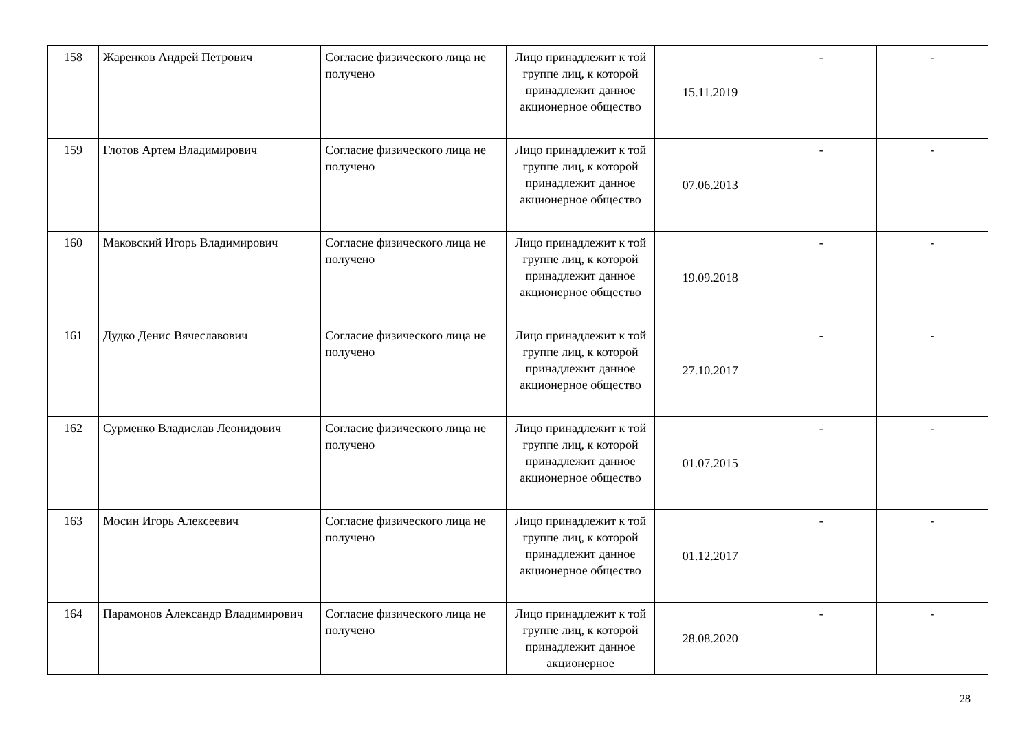| 158 | Жаренков Андрей Петрович | Согласие физического лица не получено | Лицо принадлежит к той группе лиц, к которой принадлежит данное акционерное общество | 15.11.2019 | - | - |
| 159 | Глотов Артем Владимирович | Согласие физического лица не получено | Лицо принадлежит к той группе лиц, к которой принадлежит данное акционерное общество | 07.06.2013 | - | - |
| 160 | Маковский Игорь Владимирович | Согласие физического лица не получено | Лицо принадлежит к той группе лиц, к которой принадлежит данное акционерное общество | 19.09.2018 | - | - |
| 161 | Дудко Денис Вячеславович | Согласие физического лица не получено | Лицо принадлежит к той группе лиц, к которой принадлежит данное акционерное общество | 27.10.2017 | - | - |
| 162 | Сурменко Владислав Леонидович | Согласие физического лица не получено | Лицо принадлежит к той группе лиц, к которой принадлежит данное акционерное общество | 01.07.2015 | - | - |
| 163 | Мосин Игорь Алексеевич | Согласие физического лица не получено | Лицо принадлежит к той группе лиц, к которой принадлежит данное акционерное общество | 01.12.2017 | - | - |
| 164 | Парамонов Александр Владимирович | Согласие физического лица не получено | Лицо принадлежит к той группе лиц, к которой принадлежит данное акционерное | 28.08.2020 | - | - |
28